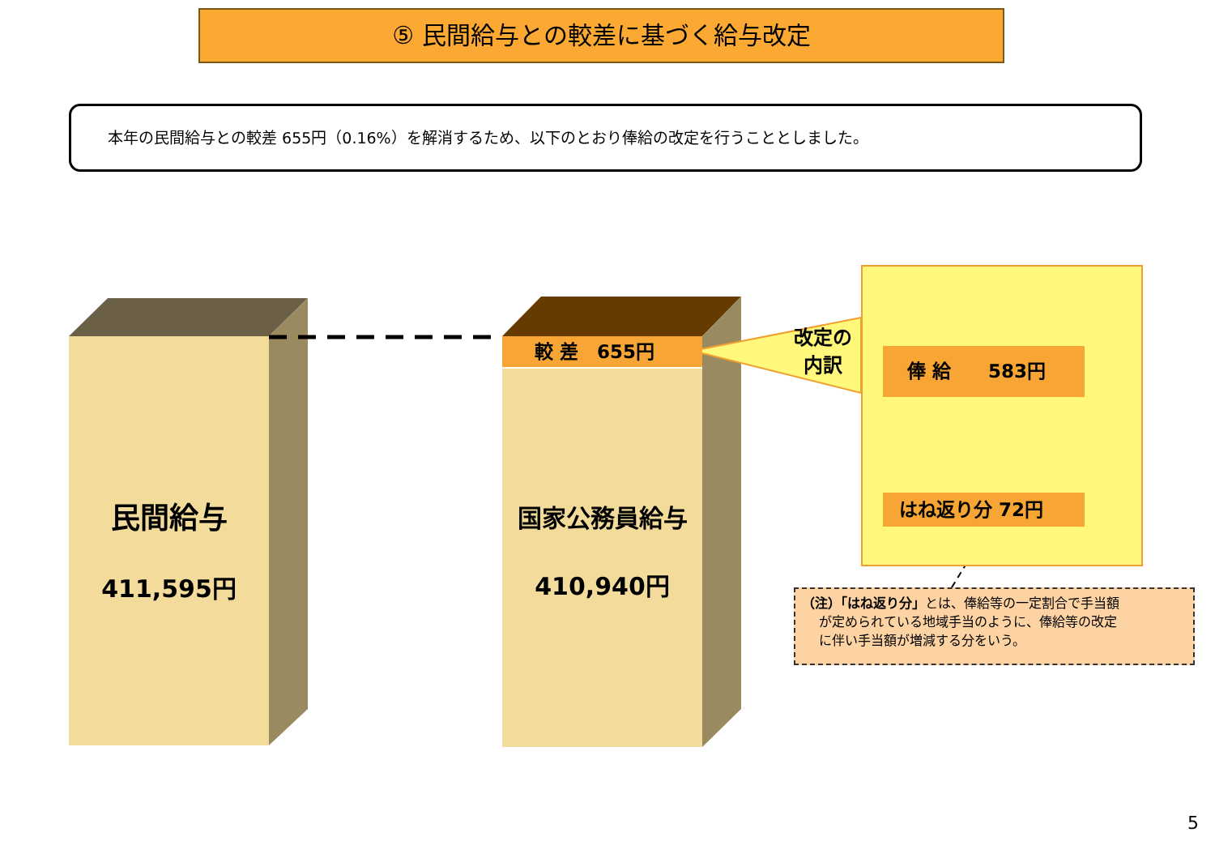⑤ 民間給与との較差に基づく給与改定
本年の民間給与との較差 655円（0.16%）を解消するため、以下のとおり俸給の改定を行うこととしました。
民間給与
411,595円
国家公務員給与
410,940円
較 差　655円
改定の
内訳
俸 給　　583円
はね返り分 72円
（注）「はね返り分」とは、俸給等の一定割合で手当額
　 が定められている地域手当のように、俸給等の改定
　 に伴い手当額が増減する分をいう。
5